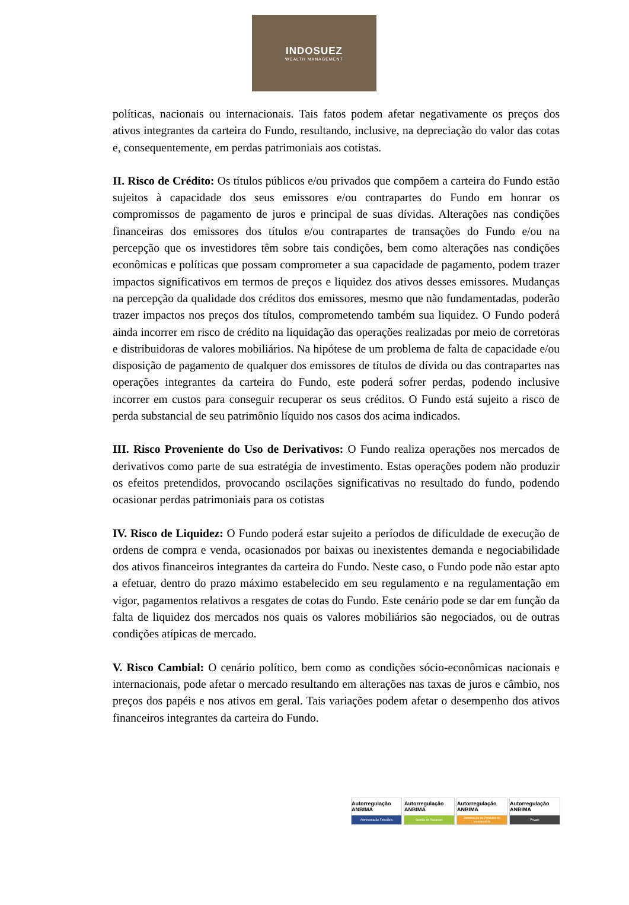INDOSUEZ
WEALTH MANAGEMENT
políticas, nacionais ou internacionais. Tais fatos podem afetar negativamente os preços dos ativos integrantes da carteira do Fundo, resultando, inclusive, na depreciação do valor das cotas e, consequentemente, em perdas patrimoniais aos cotistas.
II. Risco de Crédito: Os títulos públicos e/ou privados que compõem a carteira do Fundo estão sujeitos à capacidade dos seus emissores e/ou contrapartes do Fundo em honrar os compromissos de pagamento de juros e principal de suas dívidas. Alterações nas condições financeiras dos emissores dos títulos e/ou contrapartes de transações do Fundo e/ou na percepção que os investidores têm sobre tais condições, bem como alterações nas condições econômicas e políticas que possam comprometer a sua capacidade de pagamento, podem trazer impactos significativos em termos de preços e liquidez dos ativos desses emissores. Mudanças na percepção da qualidade dos créditos dos emissores, mesmo que não fundamentadas, poderão trazer impactos nos preços dos títulos, comprometendo também sua liquidez. O Fundo poderá ainda incorrer em risco de crédito na liquidação das operações realizadas por meio de corretoras e distribuidoras de valores mobiliários. Na hipótese de um problema de falta de capacidade e/ou disposição de pagamento de qualquer dos emissores de títulos de dívida ou das contrapartes nas operações integrantes da carteira do Fundo, este poderá sofrer perdas, podendo inclusive incorrer em custos para conseguir recuperar os seus créditos. O Fundo está sujeito a risco de perda substancial de seu patrimônio líquido nos casos dos acima indicados.
III. Risco Proveniente do Uso de Derivativos: O Fundo realiza operações nos mercados de derivativos como parte de sua estratégia de investimento. Estas operações podem não produzir os efeitos pretendidos, provocando oscilações significativas no resultado do fundo, podendo ocasionar perdas patrimoniais para os cotistas
IV. Risco de Liquidez: O Fundo poderá estar sujeito a períodos de dificuldade de execução de ordens de compra e venda, ocasionados por baixas ou inexistentes demanda e negociabilidade dos ativos financeiros integrantes da carteira do Fundo. Neste caso, o Fundo pode não estar apto a efetuar, dentro do prazo máximo estabelecido em seu regulamento e na regulamentação em vigor, pagamentos relativos a resgates de cotas do Fundo. Este cenário pode se dar em função da falta de liquidez dos mercados nos quais os valores mobiliários são negociados, ou de outras condições atípicas de mercado.
V. Risco Cambial: O cenário político, bem como as condições sócio-econômicas nacionais e internacionais, pode afetar o mercado resultando em alterações nas taxas de juros e câmbio, nos preços dos papéis e nos ativos em geral. Tais variações podem afetar o desempenho dos ativos financeiros integrantes da carteira do Fundo.
Autorregulação ANBIMA
Administração Fiduciária
Autorregulação ANBIMA
Gestão de Recursos
Autorregulação ANBIMA
Distribuição de Produtos de Investimento
Autorregulação ANBIMA
Private